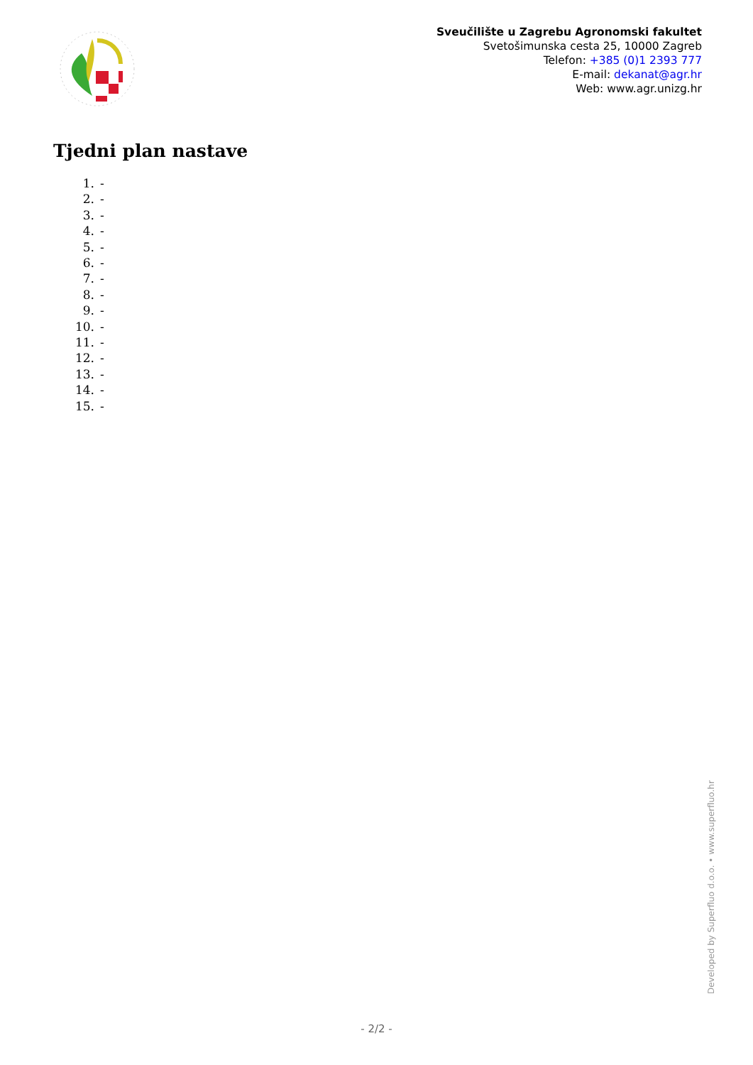Sveučilište u Zagrebu Agronomski fakultet
Svetošimunska cesta 25, 10000 Zagreb
Telefon: +385 (0)1 2393 777
E-mail: dekanat@agr.hr
Web: www.agr.unizg.hr
Tjedni plan nastave
1. -
2. -
3. -
4. -
5. -
6. -
7. -
8. -
9. -
10. -
11. -
12. -
13. -
14. -
15. -
Developed by Superfluo d.o.o. • www.superfluo.hr
- 2/2 -